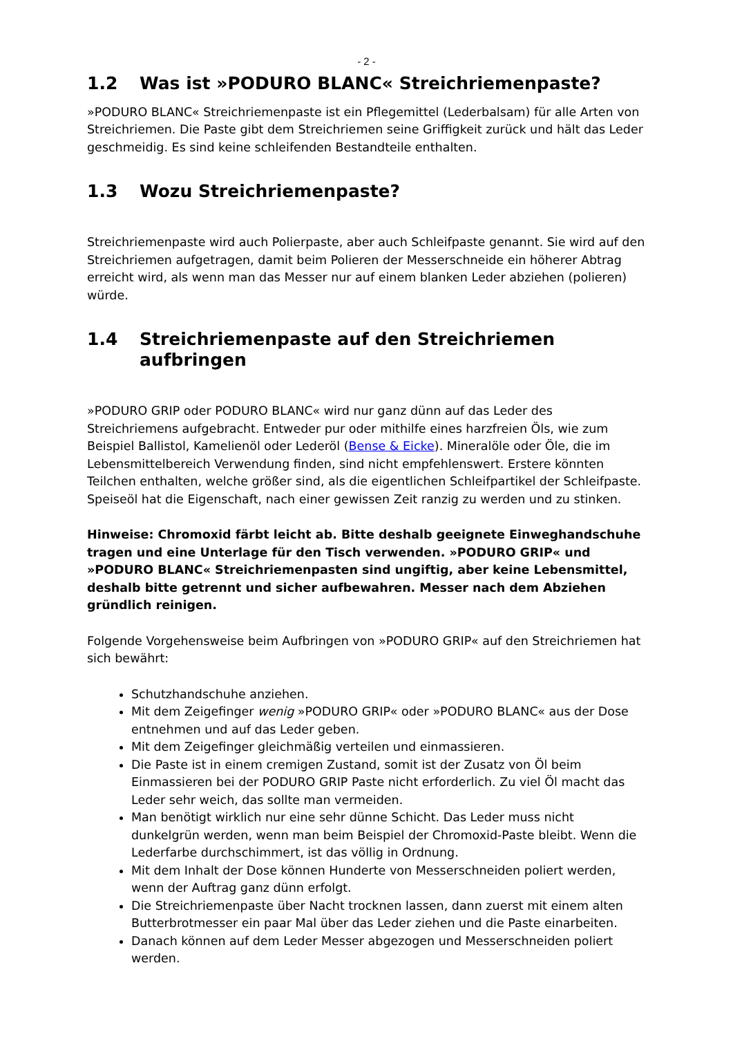- 2 -
1.2 Was ist »PODURO BLANC« Streichriemenpaste?
»PODURO BLANC« Streichriemenpaste ist ein Pflegemittel (Lederbalsam) für alle Arten von Streichriemen. Die Paste gibt dem Streichriemen seine Griffigkeit zurück und hält das Leder geschmeidig. Es sind keine schleifenden Bestandteile enthalten.
1.3 Wozu Streichriemenpaste?
Streichriemenpaste wird auch Polierpaste, aber auch Schleifpaste genannt. Sie wird auf den Streichriemen aufgetragen, damit beim Polieren der Messerschneide ein höherer Abtrag erreicht wird, als wenn man das Messer nur auf einem blanken Leder abziehen (polieren) würde.
1.4 Streichriemenpaste auf den Streichriemen aufbringen
»PODURO GRIP oder PODURO BLANC« wird nur ganz dünn auf das Leder des Streichriemens aufgebracht. Entweder pur oder mithilfe eines harzfreien Öls, wie zum Beispiel Ballistol, Kamelienöl oder Lederöl (Bense & Eicke). Mineralöle oder Öle, die im Lebensmittelbereich Verwendung finden, sind nicht empfehlenswert. Erstere könnten Teilchen enthalten, welche größer sind, als die eigentlichen Schleifpartikel der Schleifpaste. Speiseöl hat die Eigenschaft, nach einer gewissen Zeit ranzig zu werden und zu stinken.
Hinweise: Chromoxid färbt leicht ab. Bitte deshalb geeignete Einweghandschuhe tragen und eine Unterlage für den Tisch verwenden. »PODURO GRIP« und »PODURO BLANC« Streichriemenpasten sind ungiftig, aber keine Lebensmittel, deshalb bitte getrennt und sicher aufbewahren. Messer nach dem Abziehen gründlich reinigen.
Folgende Vorgehensweise beim Aufbringen von »PODURO GRIP« auf den Streichriemen hat sich bewährt:
Schutzhandschuhe anziehen.
Mit dem Zeigefinger wenig »PODURO GRIP« oder »PODURO BLANC« aus der Dose entnehmen und auf das Leder geben.
Mit dem Zeigefinger gleichmäßig verteilen und einmassieren.
Die Paste ist in einem cremigen Zustand, somit ist der Zusatz von Öl beim Einmassieren bei der PODURO GRIP Paste nicht erforderlich. Zu viel Öl macht das Leder sehr weich, das sollte man vermeiden.
Man benötigt wirklich nur eine sehr dünne Schicht. Das Leder muss nicht dunkelgrün werden, wenn man beim Beispiel der Chromoxid-Paste bleibt. Wenn die Lederfarbe durchschimmert, ist das völlig in Ordnung.
Mit dem Inhalt der Dose können Hunderte von Messerschneiden poliert werden, wenn der Auftrag ganz dünn erfolgt.
Die Streichriemenpaste über Nacht trocknen lassen, dann zuerst mit einem alten Butterbrotmesser ein paar Mal über das Leder ziehen und die Paste einarbeiten.
Danach können auf dem Leder Messer abgezogen und Messerschneiden poliert werden.